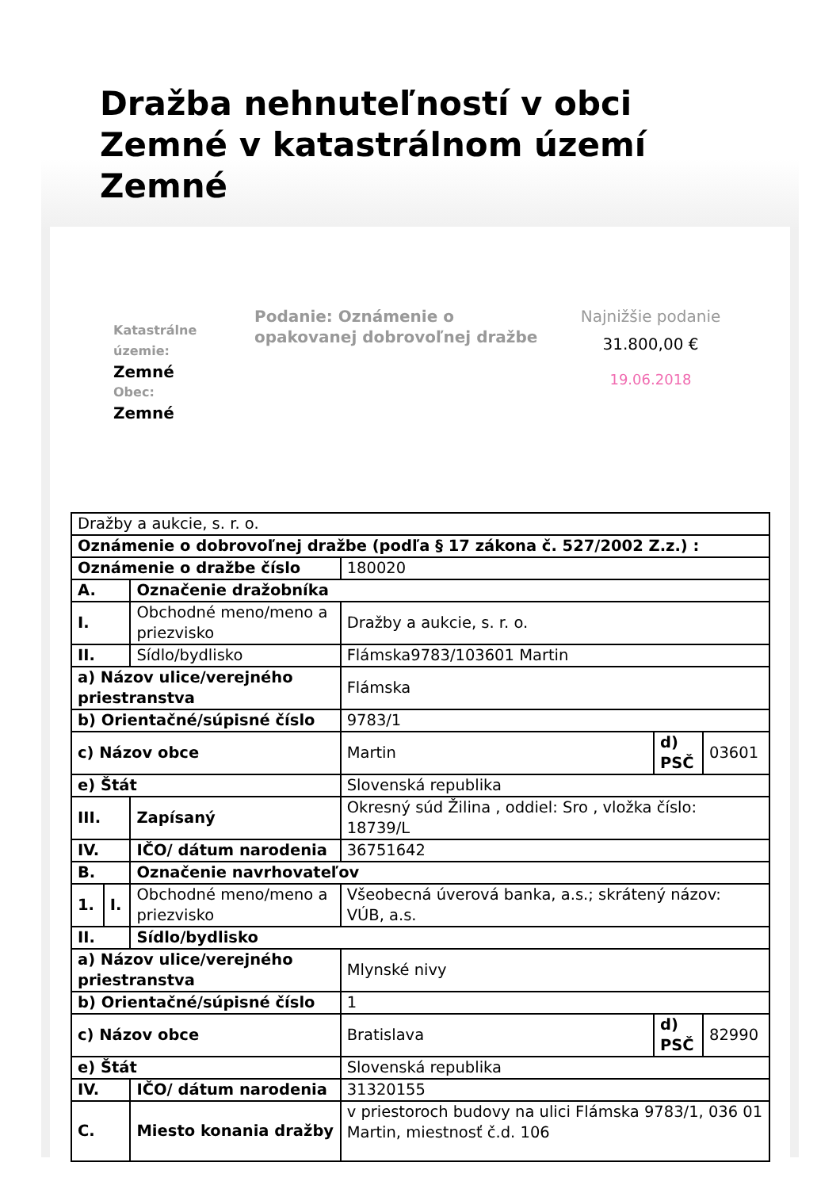Dražba nehnuteľností v obci Zemné v katastrálnom území Zemné
Katastrálne územie:
Zemné
Obec:
Zemné
Podanie: Oznámenie o opakovanej dobrovoľnej dražbe
Najnižšie podanie
31.800,00 €
19.06.2018
| Dražby a aukcie, s. r. o. | | | | | |
| Oznámenie o dobrovoľnej dražbe (podľa § 17 zákona č. 527/2002 Z.z.) : | | | | | |
| Oznámenie o dražbe číslo | | | 180020 | | |
| A. | | Označenie dražobníka | | | |
| I. | | Obchodné meno/meno a priezvisko | Dražby a aukcie, s. r. o. | | |
| II. | | Sídlo/bydlisko | Flámska9783/103601 Martin | | |
| a) Názov ulice/verejného priestranstva | | | Flámska | | |
| b) Orientačné/súpisné číslo | | | 9783/1 | | |
| c) Názov obce | | | Martin | d) PSČ | 03601 |
| e) Štát | | | Slovenská republika | | |
| III. | | Zapísaný | Okresný súd Žilina , oddiel: Sro , vložka číslo: 18739/L | | |
| IV. | | IČO/ dátum narodenia | 36751642 | | |
| B. | | Označenie navrhovateľov | | | |
| 1. | I. | Obchodné meno/meno a priezvisko | Všeobecná úverová banka, a.s.; skrátený názov: VÚB, a.s. | | |
| II. | | Sídlo/bydlisko | | | |
| a) Názov ulice/verejného priestranstva | | | Mlynské nivy | | |
| b) Orientačné/súpisné číslo | | | 1 | | |
| c) Názov obce | | | Bratislava | d) PSČ | 82990 |
| e) Štát | | | Slovenská republika | | |
| IV. | | IČO/ dátum narodenia | 31320155 | | |
| C. | | Miesto konania dražby | v priestoroch budovy na ulici Flámska 9783/1, 036 01 Martin, miestnosť č.d. 106 | | |